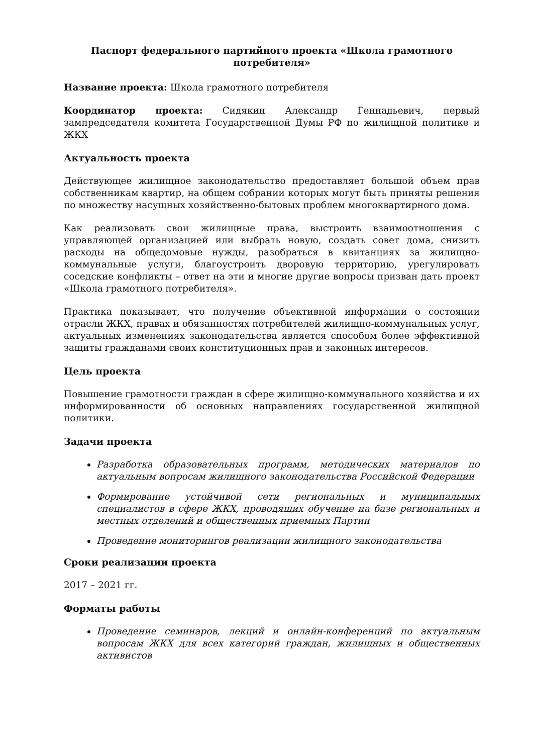Паспорт федерального партийного проекта «Школа грамотного потребителя»
Название проекта: Школа грамотного потребителя
Координатор проекта: Сидякин Александр Геннадьевич, первый зампредседателя комитета Государственной Думы РФ по жилищной политике и ЖКХ
Актуальность проекта
Действующее жилищное законодательство предоставляет большой объем прав собственникам квартир, на общем собрании которых могут быть приняты решения по множеству насущных хозяйственно-бытовых проблем многоквартирного дома.
Как реализовать свои жилищные права, выстроить взаимоотношения с управляющей организацией или выбрать новую, создать совет дома, снизить расходы на общедомовые нужды, разобраться в квитанциях за жилищно-коммунальные услуги, благоустроить дворовую территорию, урегулировать соседские конфликты – ответ на эти и многие другие вопросы призван дать проект «Школа грамотного потребителя».
Практика показывает, что получение объективной информации о состоянии отрасли ЖКХ, правах и обязанностях потребителей жилищно-коммунальных услуг, актуальных изменениях законодательства является способом более эффективной защиты гражданами своих конституционных прав и законных интересов.
Цель проекта
Повышение грамотности граждан в сфере жилищно-коммунального хозяйства и их информированности об основных направлениях государственной жилищной политики.
Задачи проекта
Разработка образовательных программ, методических материалов по актуальным вопросам жилищного законодательства Российской Федерации
Формирование устойчивой сети региональных и муниципальных специалистов в сфере ЖКХ, проводящих обучение на базе региональных и местных отделений и общественных приемных Партии
Проведение мониторингов реализации жилищного законодательства
Сроки реализации проекта
2017 – 2021 гг.
Форматы работы
Проведение семинаров, лекций и онлайн-конференций по актуальным вопросам ЖКХ для всех категорий граждан, жилищных и общественных активистов